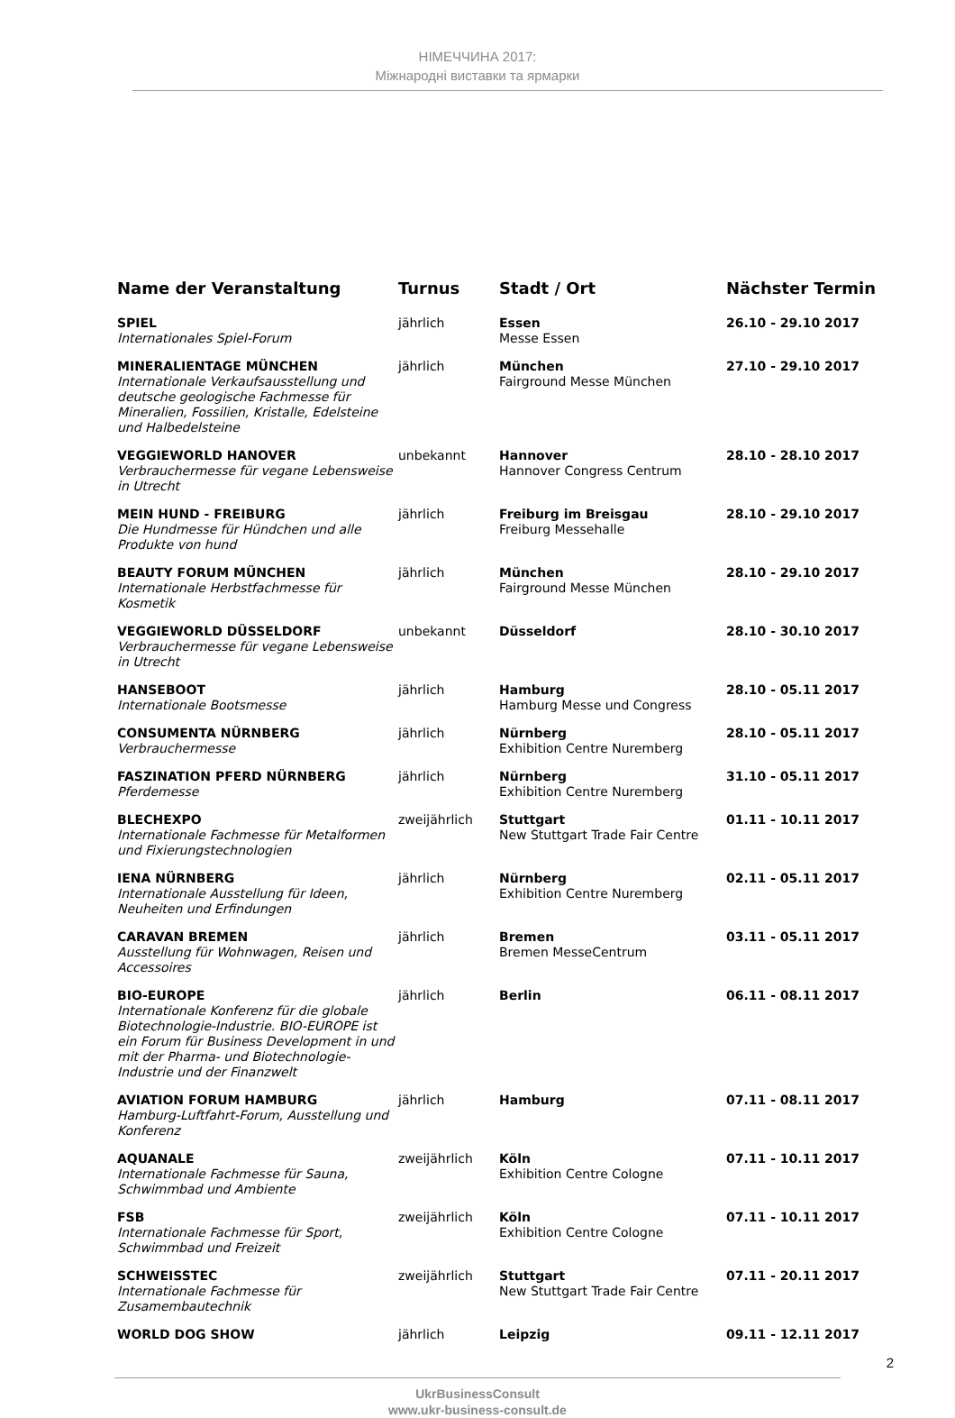НІМЕЧЧИНА 2017:
Міжнародні виставки та ярмарки
| Name der Veranstaltung | Turnus | Stadt / Ort | Nächster Termin |
| --- | --- | --- | --- |
| SPIEL Internationales Spiel-Forum | jährlich | Essen Messe Essen | 26.10 - 29.10 2017 |
| MINERALIENTAGE MÜNCHEN Internationale Verkaufsausstellung und deutsche geologische Fachmesse für Mineralien, Fossilien, Kristalle, Edelsteine und Halbedelsteine | jährlich | München Fairground Messe München | 27.10 - 29.10 2017 |
| VEGGIEWORLD HANOVER Verbrauchermesse für vegane Lebensweise in Utrecht | unbekannt | Hannover Hannover Congress Centrum | 28.10 - 28.10 2017 |
| MEIN HUND - FREIBURG Die Hundmesse für Hündchen und alle Produkte von hund | jährlich | Freiburg im Breisgau Freiburg Messehalle | 28.10 - 29.10 2017 |
| BEAUTY FORUM MÜNCHEN Internationale Herbstfachmesse für Kosmetik | jährlich | München Fairground Messe München | 28.10 - 29.10 2017 |
| VEGGIEWORLD DÜSSELDORF Verbrauchermesse für vegane Lebensweise in Utrecht | unbekannt | Düsseldorf | 28.10 - 30.10 2017 |
| HANSEBOOT Internationale Bootsmesse | jährlich | Hamburg Hamburg Messe und Congress | 28.10 - 05.11 2017 |
| CONSUMENTA NÜRNBERG Verbrauchermesse | jährlich | Nürnberg Exhibition Centre Nuremberg | 28.10 - 05.11 2017 |
| FASZINATION PFERD NÜRNBERG Pferdemesse | jährlich | Nürnberg Exhibition Centre Nuremberg | 31.10 - 05.11 2017 |
| BLECHEXPO Internationale Fachmesse für Metalformen und Fixierungstechnologien | zweijährlich | Stuttgart New Stuttgart Trade Fair Centre | 01.11 - 10.11 2017 |
| IENA NÜRNBERG Internationale Ausstellung für Ideen, Neuheiten und Erfindungen | jährlich | Nürnberg Exhibition Centre Nuremberg | 02.11 - 05.11 2017 |
| CARAVAN BREMEN Ausstellung für Wohnwagen, Reisen und Accessoires | jährlich | Bremen Bremen MesseCentrum | 03.11 - 05.11 2017 |
| BIO-EUROPE Internationale Konferenz für die globale Biotechnologie-Industrie. BIO-EUROPE ist ein Forum für Business Development in und mit der Pharma- und Biotechnologie-Industrie und der Finanzwelt | jährlich | Berlin | 06.11 - 08.11 2017 |
| AVIATION FORUM HAMBURG Hamburg-Luftfahrt-Forum, Ausstellung und Konferenz | jährlich | Hamburg | 07.11 - 08.11 2017 |
| AQUANALE Internationale Fachmesse für Sauna, Schwimmbad und Ambiente | zweijährlich | Köln Exhibition Centre Cologne | 07.11 - 10.11 2017 |
| FSB Internationale Fachmesse für Sport, Schwimmbad und Freizeit | zweijährlich | Köln Exhibition Centre Cologne | 07.11 - 10.11 2017 |
| SCHWEISSTEC Internationale Fachmesse für Zusamembautechnik | zweijährlich | Stuttgart New Stuttgart Trade Fair Centre | 07.11 - 20.11 2017 |
| WORLD DOG SHOW | jährlich | Leipzig | 09.11 - 12.11 2017 |
2
UkrBusinessConsult
www.ukr-business-consult.de